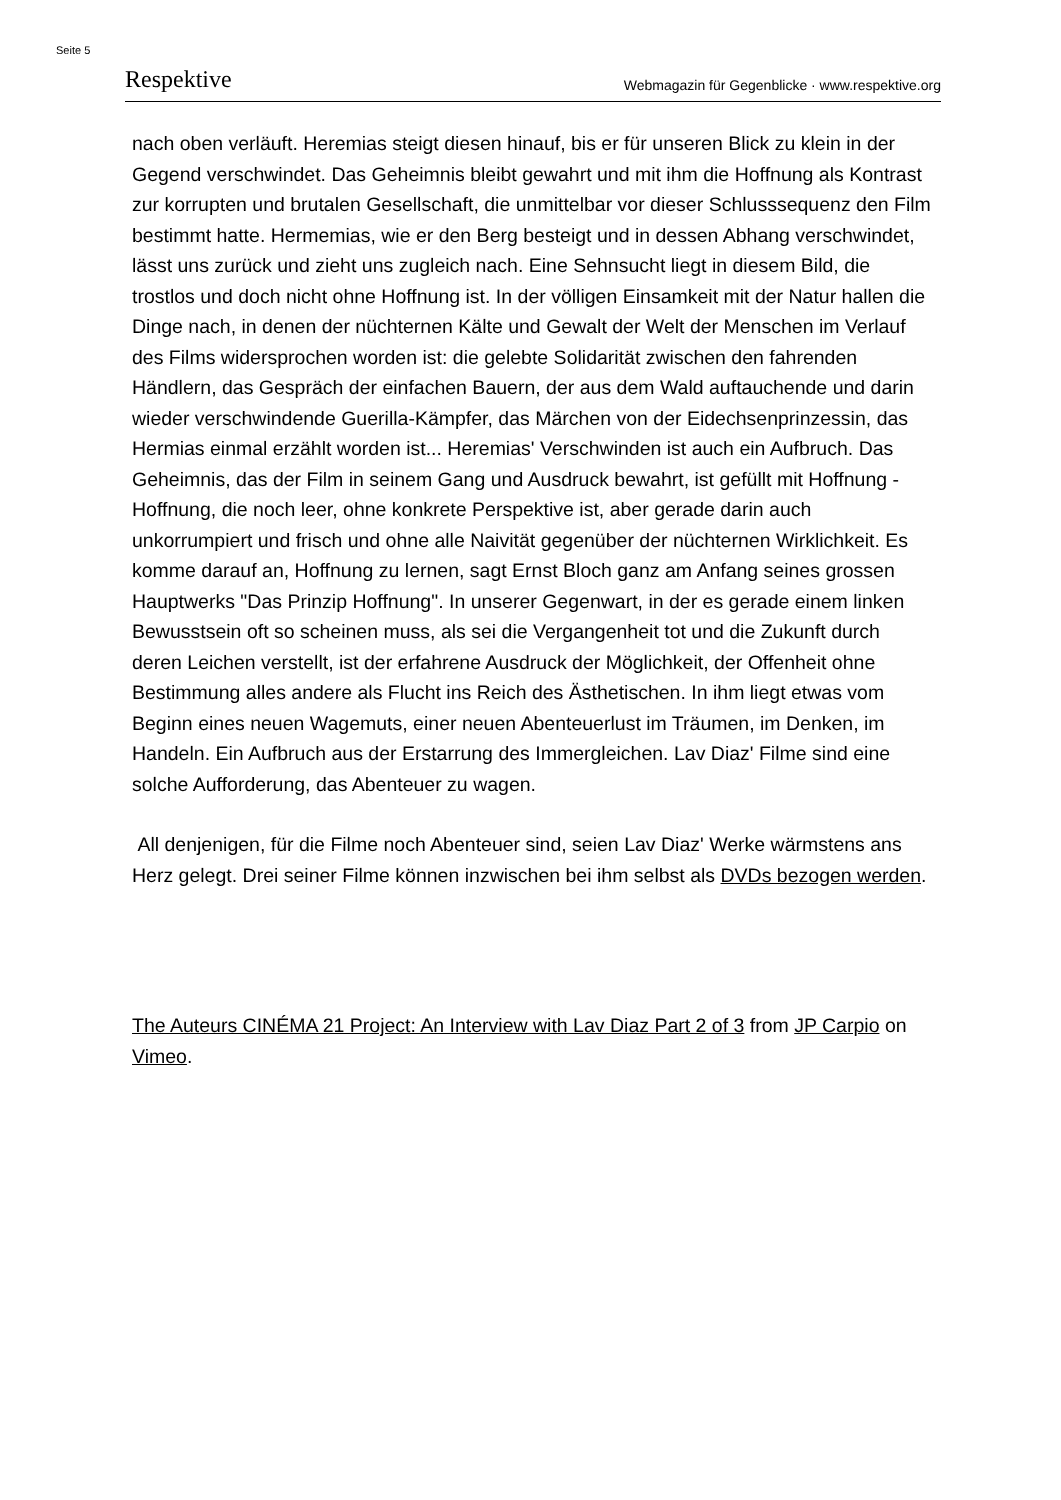Seite 5
Respektive Webmagazin für Gegenblicke · www.respektive.org
nach oben verläuft. Heremias steigt diesen hinauf, bis er für unseren Blick zu klein in der Gegend verschwindet. Das Geheimnis bleibt gewahrt und mit ihm die Hoffnung als Kontrast zur korrupten und brutalen Gesellschaft, die unmittelbar vor dieser Schlusssequenz den Film bestimmt hatte. Hermemias, wie er den Berg besteigt und in dessen Abhang verschwindet, lässt uns zurück und zieht uns zugleich nach. Eine Sehnsucht liegt in diesem Bild, die trostlos und doch nicht ohne Hoffnung ist. In der völligen Einsamkeit mit der Natur hallen die Dinge nach, in denen der nüchternen Kälte und Gewalt der Welt der Menschen im Verlauf des Films widersprochen worden ist: die gelebte Solidarität zwischen den fahrenden Händlern, das Gespräch der einfachen Bauern, der aus dem Wald auftauchende und darin wieder verschwindende Guerilla-Kämpfer, das Märchen von der Eidechsenprinzessin, das Hermias einmal erzählt worden ist... Heremias' Verschwinden ist auch ein Aufbruch. Das Geheimnis, das der Film in seinem Gang und Ausdruck bewahrt, ist gefüllt mit Hoffnung - Hoffnung, die noch leer, ohne konkrete Perspektive ist, aber gerade darin auch unkorrumpiert und frisch und ohne alle Naivität gegenüber der nüchternen Wirklichkeit. Es komme darauf an, Hoffnung zu lernen, sagt Ernst Bloch ganz am Anfang seines grossen Hauptwerks "Das Prinzip Hoffnung". In unserer Gegenwart, in der es gerade einem linken Bewusstsein oft so scheinen muss, als sei die Vergangenheit tot und die Zukunft durch deren Leichen verstellt, ist der erfahrene Ausdruck der Möglichkeit, der Offenheit ohne Bestimmung alles andere als Flucht ins Reich des Ästhetischen. In ihm liegt etwas vom Beginn eines neuen Wagemuts, einer neuen Abenteuerlust im Träumen, im Denken, im Handeln. Ein Aufbruch aus der Erstarrung des Immergleichen. Lav Diaz' Filme sind eine solche Aufforderung, das Abenteuer zu wagen.
All denjenigen, für die Filme noch Abenteuer sind, seien Lav Diaz' Werke wärmstens ans Herz gelegt. Drei seiner Filme können inzwischen bei ihm selbst als DVDs bezogen werden.
The Auteurs CINÉMA 21 Project: An Interview with Lav Diaz Part 2 of 3 from JP Carpio on Vimeo.